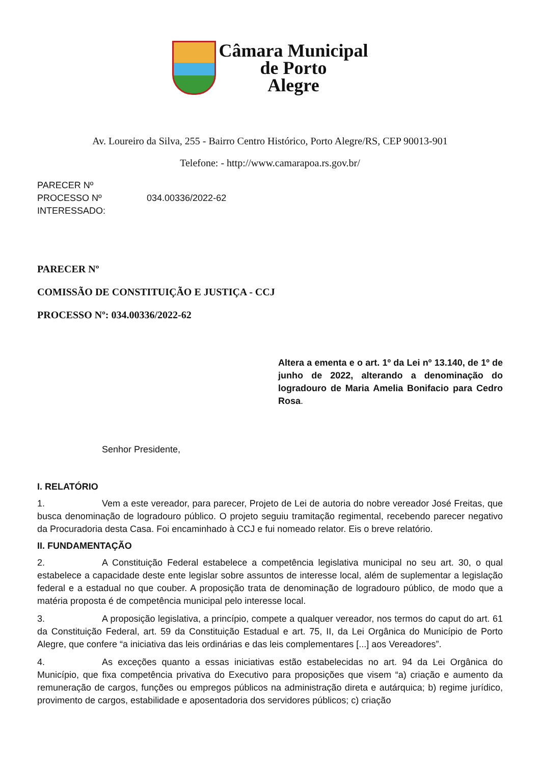Câmara Municipal
de Porto
Alegre
Av. Loureiro da Silva, 255 - Bairro Centro Histórico, Porto Alegre/RS, CEP 90013-901
Telefone: - http://www.camarapoa.rs.gov.br/
PARECER Nº
PROCESSO Nº 034.00336/2022-62
INTERESSADO:
PARECER Nº
COMISSÃO DE CONSTITUIÇÃO E JUSTIÇA - CCJ
PROCESSO Nº: 034.00336/2022-62
Altera a ementa e o art. 1º da Lei nº 13.140, de 1º de junho de 2022, alterando a denominação do logradouro de Maria Amelia Bonifacio para Cedro Rosa.
Senhor Presidente,
I. RELATÓRIO
1. Vem a este vereador, para parecer, Projeto de Lei de autoria do nobre vereador José Freitas, que busca denominação de logradouro público. O projeto seguiu tramitação regimental, recebendo parecer negativo da Procuradoria desta Casa. Foi encaminhado à CCJ e fui nomeado relator. Eis o breve relatório.
II. FUNDAMENTAÇÃO
2. A Constituição Federal estabelece a competência legislativa municipal no seu art. 30, o qual estabelece a capacidade deste ente legislar sobre assuntos de interesse local, além de suplementar a legislação federal e a estadual no que couber. A proposição trata de denominação de logradouro público, de modo que a matéria proposta é de competência municipal pelo interesse local.
3. A proposição legislativa, a princípio, compete a qualquer vereador, nos termos do caput do art. 61 da Constituição Federal, art. 59 da Constituição Estadual e art. 75, II, da Lei Orgânica do Município de Porto Alegre, que confere “a iniciativa das leis ordinárias e das leis complementares [...] aos Vereadores”.
4. As exceções quanto a essas iniciativas estão estabelecidas no art. 94 da Lei Orgânica do Município, que fixa competência privativa do Executivo para proposições que visem “a) criação e aumento da remuneração de cargos, funções ou empregos públicos na administração direta e autárquica; b) regime jurídico, provimento de cargos, estabilidade e aposentadoria dos servidores públicos; c) criação